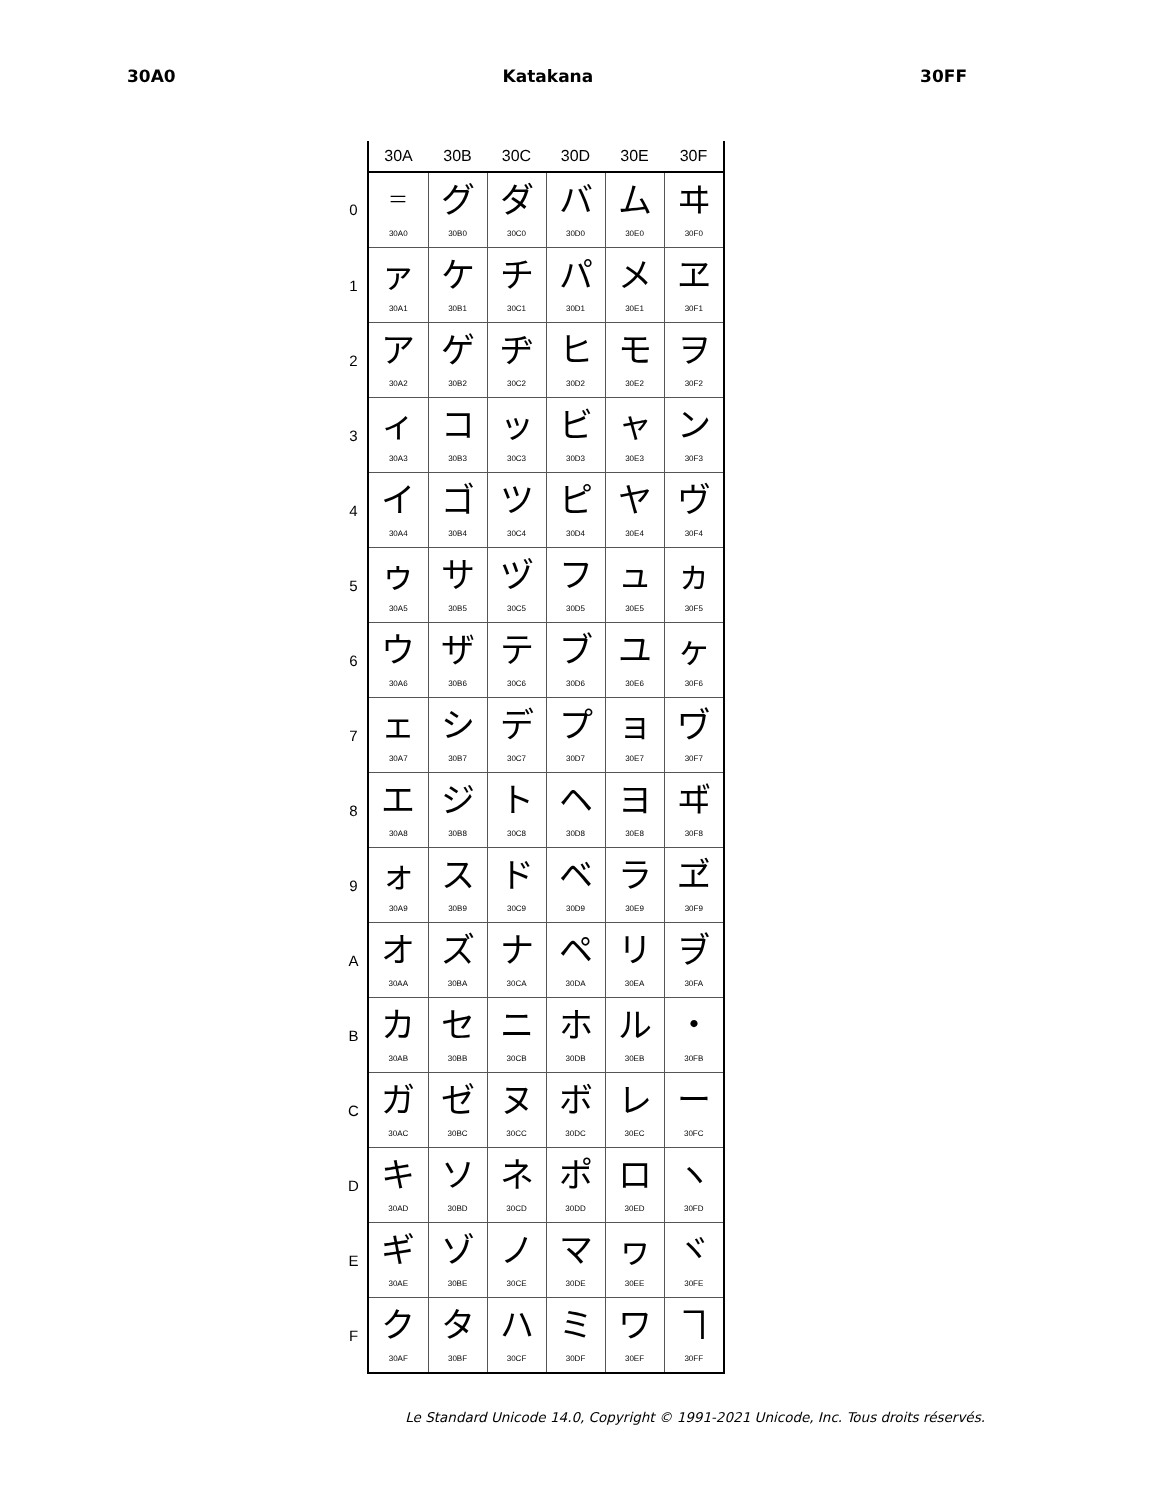30A0 Katakana 30FF
| | 30A | 30B | 30C | 30D | 30E | 30F |
| --- | --- | --- | --- | --- | --- | --- |
| 0 | ゠ 30A0 | グ 30B0 | ダ 30C0 | バ 30D0 | ム 30E0 | ヰ 30F0 |
| 1 | ァ 30A1 | ケ 30B1 | チ 30C1 | パ 30D1 | メ 30E1 | ヱ 30F1 |
| 2 | ア 30A2 | ゲ 30B2 | ヂ 30C2 | ヒ 30D2 | モ 30E2 | ヲ 30F2 |
| 3 | ィ 30A3 | コ 30B3 | ッ 30C3 | ビ 30D3 | ャ 30E3 | ン 30F3 |
| 4 | イ 30A4 | ゴ 30B4 | ツ 30C4 | ピ 30D4 | ヤ 30E4 | ヴ 30F4 |
| 5 | ゥ 30A5 | サ 30B5 | ヅ 30C5 | フ 30D5 | ュ 30E5 | ヵ 30F5 |
| 6 | ウ 30A6 | ザ 30B6 | テ 30C6 | ブ 30D6 | ユ 30E6 | ヶ 30F6 |
| 7 | ェ 30A7 | シ 30B7 | デ 30C7 | プ 30D7 | ョ 30E7 | ヷ 30F7 |
| 8 | エ 30A8 | ジ 30B8 | ト 30C8 | ヘ 30D8 | ヨ 30E8 | ヸ 30F8 |
| 9 | ォ 30A9 | ス 30B9 | ド 30C9 | ベ 30D9 | ラ 30E9 | ヹ 30F9 |
| A | オ 30AA | ズ 30BA | ナ 30CA | ペ 30DA | リ 30EA | ヺ 30FA |
| B | カ 30AB | セ 30BB | ニ 30CB | ホ 30DB | ル 30EB | ・ 30FB |
| C | ガ 30AC | ゼ 30BC | ヌ 30CC | ボ 30DC | レ 30EC | ー 30FC |
| D | キ 30AD | ソ 30BD | ネ 30CD | ポ 30DD | ロ 30ED | ヽ 30FD |
| E | ギ 30AE | ゾ 30BE | ノ 30CE | マ 30DE | ヮ 30EE | ヾ 30FE |
| F | ク 30AF | タ 30BF | ハ 30CF | ミ 30DF | ワ 30EF | ヿ 30FF |
Le Standard Unicode 14.0, Copyright © 1991-2021 Unicode, Inc. Tous droits réservés.